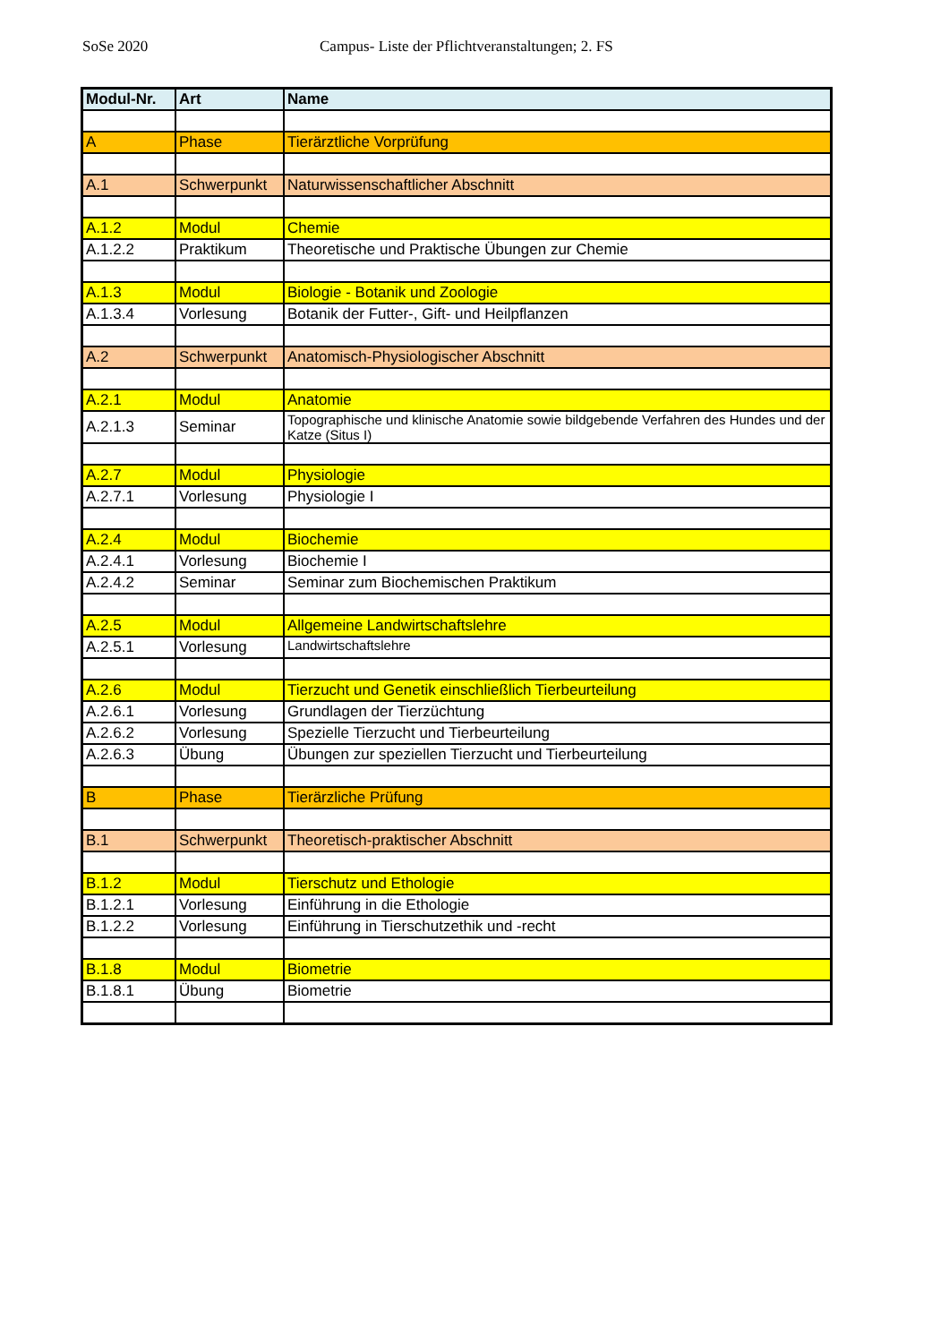SoSe 2020 Campus- Liste der Pflichtveranstaltungen; 2. FS
| Modul-Nr. | Art | Name |
| --- | --- | --- |
| A | Phase | Tierärztliche Vorprüfung |
| A.1 | Schwerpunkt | Naturwissenschaftlicher Abschnitt |
| A.1.2 | Modul | Chemie |
| A.1.2.2 | Praktikum | Theoretische und Praktische Übungen zur Chemie |
| A.1.3 | Modul | Biologie - Botanik und Zoologie |
| A.1.3.4 | Vorlesung | Botanik der Futter-, Gift- und Heilpflanzen |
| A.2 | Schwerpunkt | Anatomisch-Physiologischer Abschnitt |
| A.2.1 | Modul | Anatomie |
| A.2.1.3 | Seminar | Topographische und klinische Anatomie sowie bildgebende Verfahren des Hundes und der Katze (Situs I) |
| A.2.7 | Modul | Physiologie |
| A.2.7.1 | Vorlesung | Physiologie I |
| A.2.4 | Modul | Biochemie |
| A.2.4.1 | Vorlesung | Biochemie I |
| A.2.4.2 | Seminar | Seminar zum Biochemischen Praktikum |
| A.2.5 | Modul | Allgemeine Landwirtschaftslehre |
| A.2.5.1 | Vorlesung | Landwirtschaftslehre |
| A.2.6 | Modul | Tierzucht und Genetik einschließlich Tierbeurteilung |
| A.2.6.1 | Vorlesung | Grundlagen der Tierzüchtung |
| A.2.6.2 | Vorlesung | Spezielle Tierzucht und Tierbeurteilung |
| A.2.6.3 | Übung | Übungen zur speziellen Tierzucht und Tierbeurteilung |
| B | Phase | Tierärzliche Prüfung |
| B.1 | Schwerpunkt | Theoretisch-praktischer Abschnitt |
| B.1.2 | Modul | Tierschutz und Ethologie |
| B.1.2.1 | Vorlesung | Einführung in die Ethologie |
| B.1.2.2 | Vorlesung | Einführung in Tierschutzethik und -recht |
| B.1.8 | Modul | Biometrie |
| B.1.8.1 | Übung | Biometrie |